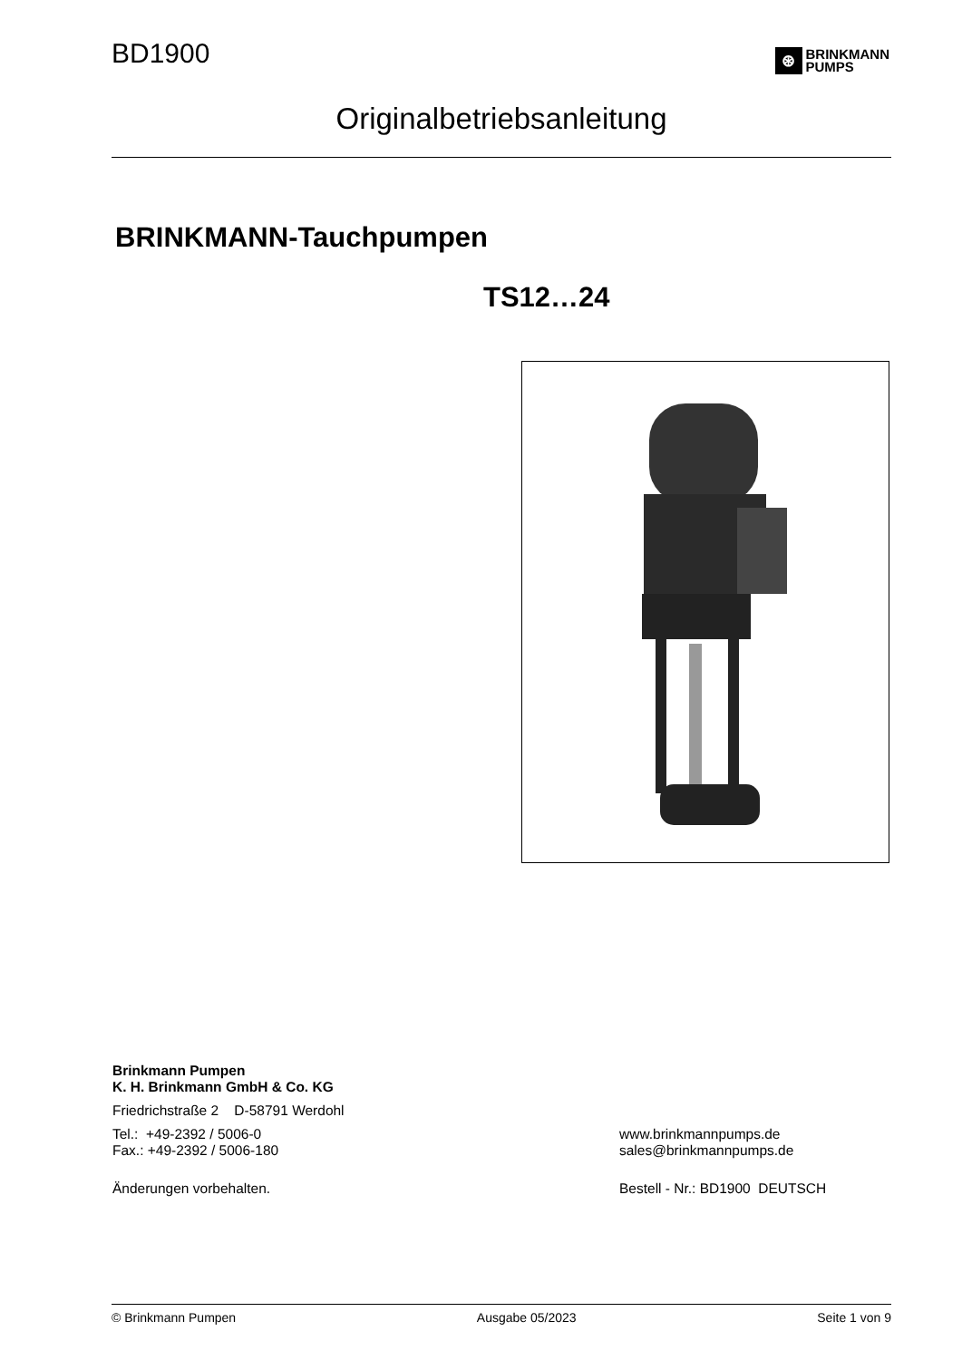BD1900
⊛
BRINKMANN
PUMPS
Originalbetriebsanleitung
BRINKMANN-Tauchpumpen
TS12…24
Brinkmann Pumpen
K. H. Brinkmann GmbH & Co. KG
Friedrichstraße 2 D-58791 Werdohl
Tel.: +49-2392 / 5006-0
Fax.: +49-2392 / 5006-180
www.brinkmannpumps.de
sales@brinkmannpumps.de
Änderungen vorbehalten. Bestell - Nr.: BD1900 DEUTSCH
© Brinkmann Pumpen Ausgabe 05/2023 Seite 1 von 9